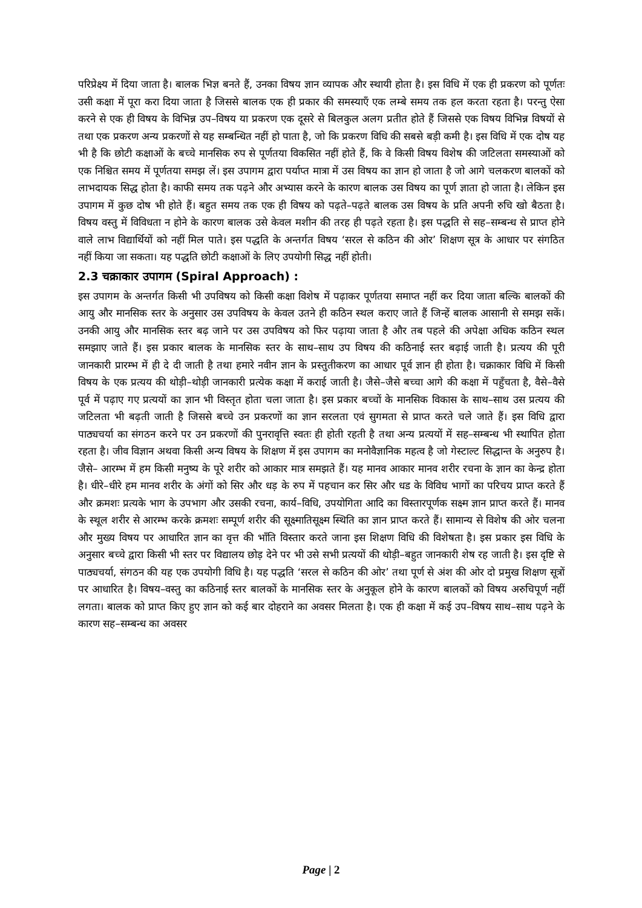परिप्रेक्ष्य में दिया जाता है। बालक भिज्ञ बनते हैं, उनका विषय ज्ञान व्यापक और स्थायी होता है। इस विधि में एक ही प्रकरण को पूर्णतः उसी कक्षा में पूरा करा दिया जाता है जिससे बालक एक ही प्रकार की समस्याएँ एक लम्बे समय तक हल करता रहता है। परन्तु ऐसा करने से एक ही विषय के विभिन्न उप–विषय या प्रकरण एक दूसरे से बिलकुल अलग प्रतीत होते हैं जिससे एक विषय विभिन्न विषयों से तथा एक प्रकरण अन्य प्रकरणों से यह सम्बन्धित नहीं हो पाता है, जो कि प्रकरण विधि की सबसे बड़ी कमी है। इस विधि में एक दोष यह भी है कि छोटी कक्षाओं के बच्चे मानसिक रुप से पूर्णतया विकसित नहीं होते हैं, कि वे किसी विषय विशेष की जटिलता समस्याओं को एक निश्चित समय में पूर्णतया समझ लें। इस उपागम द्वारा पर्याप्त मात्रा में उस विषय का ज्ञान हो जाता है जो आगे चलकरण बालकों को लाभदायक सिद्ध होता है। काफी समय तक पढ़ने और अभ्यास करने के कारण बालक उस विषय का पूर्ण ज्ञाता हो जाता है। लेकिन इस उपागम में कुछ दोष भी होते हैं। बहुत समय तक एक ही विषय को पढ़ते–पढ़ते बालक उस विषय के प्रति अपनी रुचि खो बैठता है। विषय वस्तु में विविधता न होने के कारण बालक उसे केवल मशीन की तरह ही पढ़ते रहता है। इस पद्धति से सह–सम्बन्ध से प्राप्त होने वाले लाभ विद्यार्थियों को नहीं मिल पाते। इस पद्धति के अन्तर्गत विषय ‘सरल से कठिन की ओर’ शिक्षण सूत्र के आधार पर संगठित नहीं किया जा सकता। यह पद्धति छोटी कक्षाओं के लिए उपयोगी सिद्ध नहीं होती।
2.3 चक्राकार उपागम (Spiral Approach) :
इस उपागम के अन्तर्गत किसी भी उपविषय को किसी कक्षा विशेष में पढ़ाकर पूर्णतया समाप्त नहीं कर दिया जाता बल्कि बालकों की आयु और मानसिक स्तर के अनुसार उस उपविषय के केवल उतने ही कठिन स्थल कराए जाते हैं जिन्हें बालक आसानी से समझ सकें। उनकी आयु और मानसिक स्तर बढ़ जाने पर उस उपविषय को फिर पढ़ाया जाता है और तब पहले की अपेक्षा अधिक कठिन स्थल समझाए जाते हैं। इस प्रकार बालक के मानसिक स्तर के साथ–साथ उप विषय की कठिनाई स्तर बढ़ाई जाती है। प्रत्यय की पूरी जानकारी प्रारम्भ में ही दे दी जाती है तथा हमारे नवीन ज्ञान के प्रस्तुतीकरण का आधार पूर्व ज्ञान ही होता है। चक्राकार विधि में किसी विषय के एक प्रत्यय की थोड़ी–थोड़ी जानकारी प्रत्येक कक्षा में कराई जाती है। जैसे–जैसे बच्चा आगे की कक्षा में पहुँचता है, वैसे–वैसे पूर्व में पढ़ाए गए प्रत्ययों का ज्ञान भी विस्तृत होता चला जाता है। इस प्रकार बच्चों के मानसिक विकास के साथ–साथ उस प्रत्यय की जटिलता भी बढ़ती जाती है जिससे बच्चे उन प्रकरणों का ज्ञान सरलता एवं सुगमता से प्राप्त करते चले जाते हैं। इस विधि द्वारा पाठ्यचर्या का संगठन करने पर उन प्रकरणों की पुनरावृत्ति स्वतः ही होती रहती है तथा अन्य प्रत्ययों में सह–सम्बन्ध भी स्थापित होता रहता है। जीव विज्ञान अथवा किसी अन्य विषय के शिक्षण में इस उपागम का मनोवैज्ञानिक महत्व है जो गेस्टाल्ट सिद्धान्त के अनुरुप है। जैसे– आरम्भ में हम किसी मनुष्य के पूरे शरीर को आकार मात्र समझते हैं। यह मानव आकार मानव शरीर रचना के ज्ञान का केन्द्र होता है। धीरे–धीरे हम मानव शरीर के अंगों को सिर और धड़ के रुप में पहचान कर सिर और धड के विविध भागों का परिचय प्राप्त करते हैं और क्रमशः प्रत्यके भाग के उपभाग और उसकी रचना, कार्य–विधि, उपयोगिता आदि का विस्तारपूर्णक सक्ष्म ज्ञान प्राप्त करते हैं। मानव के स्थूल शरीर से आरम्भ करके क्रमशः सम्पूर्ण शरीर की सूक्ष्मातिसूक्ष्म स्थिति का ज्ञान प्राप्त करते हैं। सामान्य से विशेष की ओर चलना और मुख्य विषय पर आधारित ज्ञान का वृत्त की भाँति विस्तार करते जाना इस शिक्षण विधि की विशेषता है। इस प्रकार इस विधि के अनुसार बच्चे द्वारा किसी भी स्तर पर विद्यालय छोड़ देने पर भी उसे सभी प्रत्ययों की थोड़ी–बहुत जानकारी शेष रह जाती है। इस दृष्टि से पाठ्यचर्या, संगठन की यह एक उपयोगी विधि है। यह पद्धति ‘सरल से कठिन की ओर’ तथा पूर्ण से अंश की ओर दो प्रमुख शिक्षण सूत्रों पर आधारित है। विषय–वस्तु का कठिनाई स्तर बालकों के मानसिक स्तर के अनुकूल होने के कारण बालकों को विषय अरुचिपूर्ण नहीं लगता। बालक को प्राप्त किए हुए ज्ञान को कई बार दोहराने का अवसर मिलता है। एक ही कक्षा में कई उप–विषय साथ–साथ पढ़ने के कारण सह–सम्बन्ध का अवसर
Page | 2